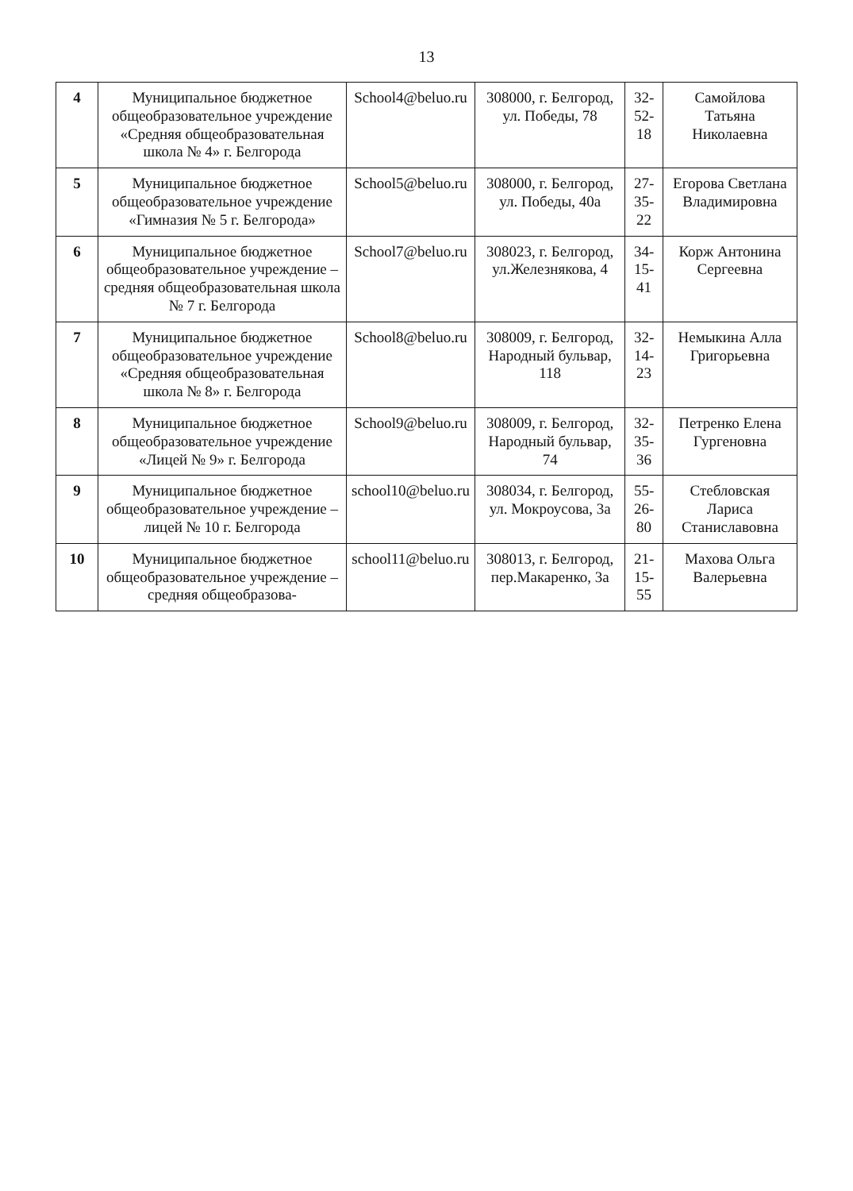13
| 4 | Муниципальное бюджетное общеобразовательное учреждение «Средняя общеобразовательная школа № 4» г. Белгорода | School4@beluo.ru | 308000, г. Белгород, ул. Победы, 78 | 32-52-18 | Самойлова Татьяна Николаевна |
| 5 | Муниципальное бюджетное общеобразовательное учреждение «Гимназия № 5 г. Белгорода» | School5@beluo.ru | 308000, г. Белгород, ул. Победы, 40а | 27-35-22 | Егорова Светлана Владимировна |
| 6 | Муниципальное бюджетное общеобразовательное учреждение – средняя общеобразовательная школа № 7 г. Белгорода | School7@beluo.ru | 308023, г. Белгород, ул.Железнякова, 4 | 34-15-41 | Корж Антонина Сергеевна |
| 7 | Муниципальное бюджетное общеобразовательное учреждение «Средняя общеобразовательная школа № 8» г. Белгорода | School8@beluo.ru | 308009, г. Белгород, Народный бульвар, 118 | 32-14-23 | Немыкина Алла Григорьевна |
| 8 | Муниципальное бюджетное общеобразовательное учреждение «Лицей № 9» г. Белгорода | School9@beluo.ru | 308009, г. Белгород, Народный бульвар, 74 | 32-35-36 | Петренко Елена Гургеновна |
| 9 | Муниципальное бюджетное общеобразовательное учреждение – лицей № 10 г. Белгорода | school10@beluo.ru | 308034, г. Белгород, ул. Мокроусова, 3а | 55-26-80 | Стебловская Лариса Станиславовна |
| 10 | Муниципальное бюджетное общеобразовательное учреждение – средняя общеобразова- | school11@beluo.ru | 308013, г. Белгород, пер.Макаренко, 3а | 21-15-55 | Махова Ольга Валерьевна |